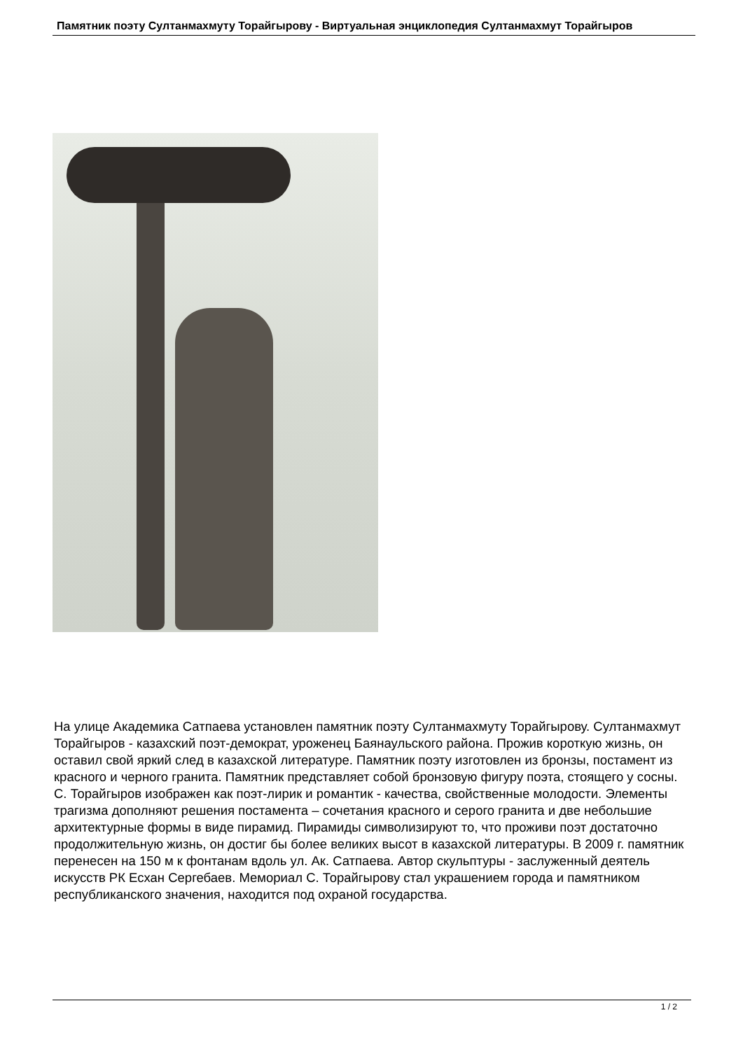Памятник поэту Султанмахмуту Торайгырову - Виртуальная энциклопедия Султанмахмут Торайгыров
На улице Академика Сатпаева установлен памятник поэту Султанмахмуту Торайгырову. Султанмахмут Торайгыров - казахский поэт-демократ, уроженец Баянаульского района. Прожив короткую жизнь, он оставил свой яркий след в казахской литературе. Памятник поэту изготовлен из бронзы, постамент из красного и черного гранита. Памятник представляет собой бронзовую фигуру поэта, стоящего у сосны. С. Торайгыров изображен как поэт-лирик и романтик - качества, свойственные молодости. Элементы трагизма дополняют решения постамента – сочетания красного и серого гранита и две небольшие архитектурные формы в виде пирамид. Пирамиды символизируют то, что проживи поэт достаточно продолжительную жизнь, он достиг бы более великих высот в казахской литературы. В 2009 г. памятник перенесен на 150 м к фонтанам вдоль ул. Ак. Сатпаева. Автор скульптуры - заслуженный деятель искусств РК Есхан Сергебаев. Мемориал С. Торайгырову стал украшением города и памятником республиканского значения, находится под охраной государства.
1 / 2